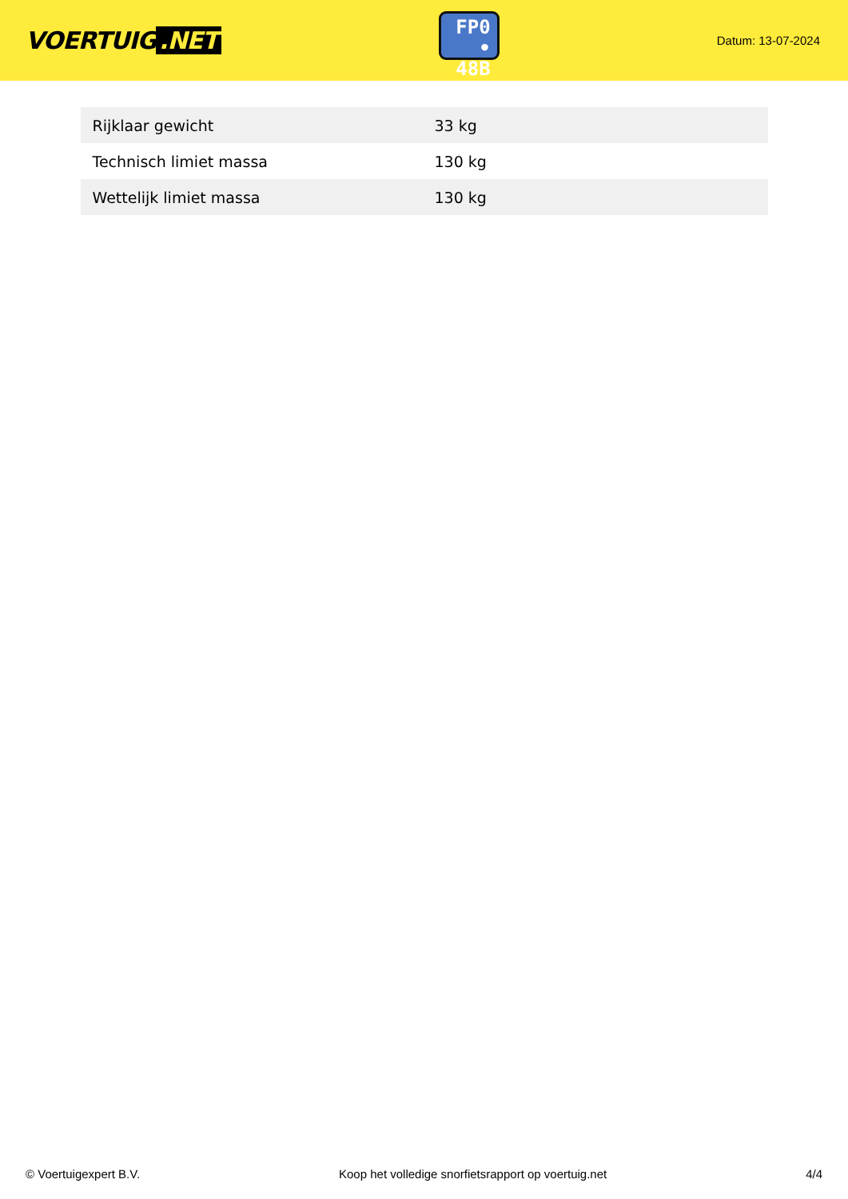VOERTUIG.NET
FP0
• 48B
Datum: 13-07-2024
| Rijklaar gewicht | 33 kg |
| Technisch limiet massa | 130 kg |
| Wettelijk limiet massa | 130 kg |
© Voertuigexpert B.V. Koop het volledige snorfietsrapport op voertuig.net 4/4